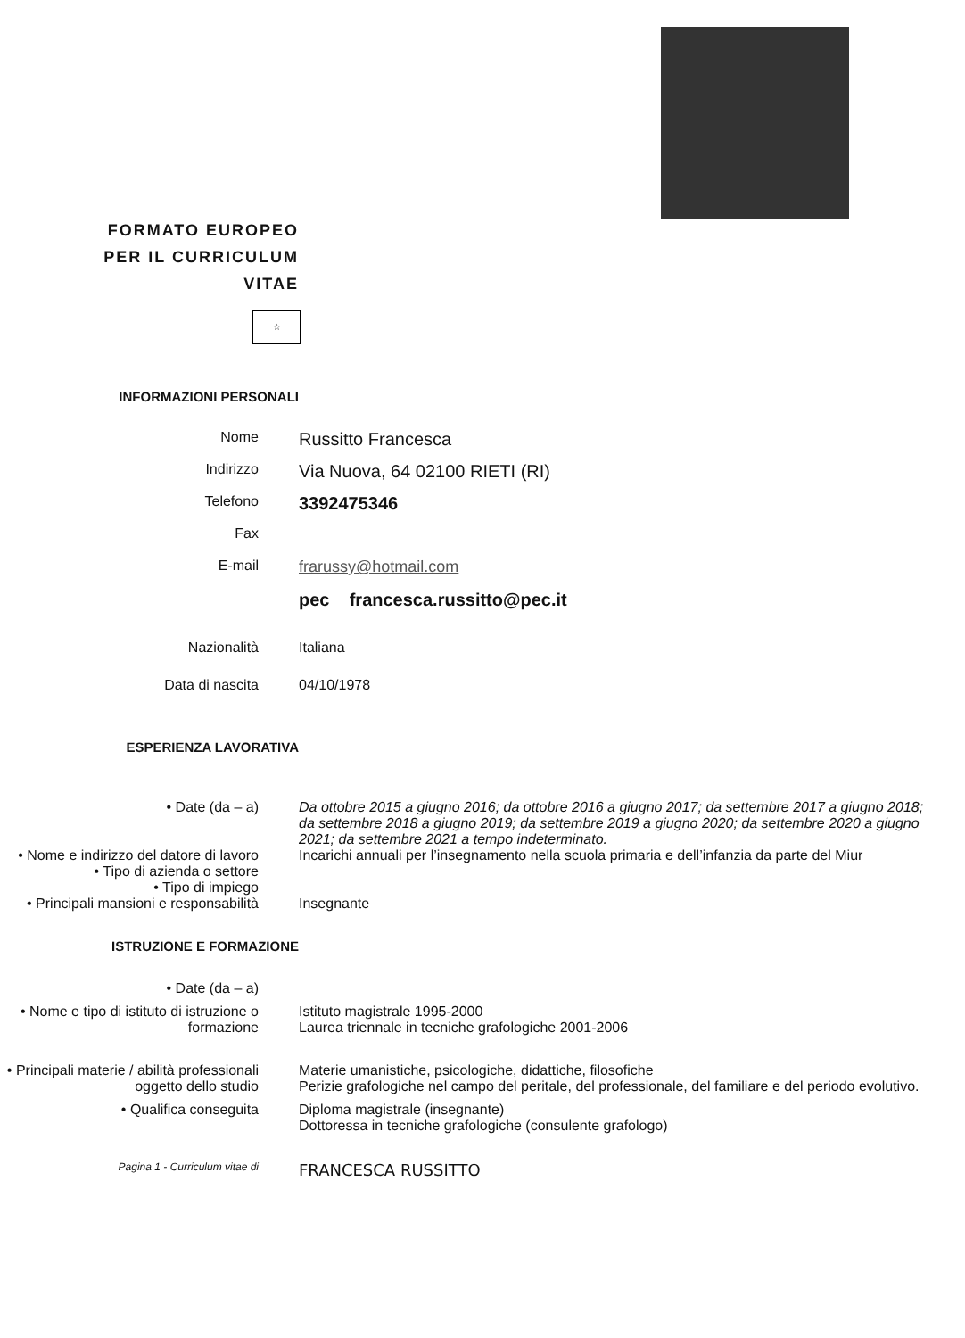FORMATO EUROPEO
PER IL CURRICULUM
VITAE
☆
INFORMAZIONI PERSONALI
Nome
Russitto Francesca
Indirizzo
Via Nuova, 64 02100 RIETI (RI)
Telefono
3392475346
Fax
E-mail frarussy@hotmail.com
pec francesca.russitto@pec.it
Nazionalità Italiana
Data di nascita 04/10/1978
ESPERIENZA LAVORATIVA
• Date (da – a) Da ottobre 2015 a giugno 2016; da ottobre 2016 a giugno 2017; da settembre 2017 a giugno 2018; da settembre 2018 a giugno 2019; da settembre 2019 a giugno 2020; da settembre 2020 a giugno 2021; da settembre 2021 a tempo indeterminato.
• Nome e indirizzo del datore di lavoro
Incarichi annuali per l’insegnamento nella scuola primaria e dell’infanzia da parte del Miur
• Tipo di azienda o settore
• Tipo di impiego
• Principali mansioni e responsabilità
Insegnante
ISTRUZIONE E FORMAZIONE
• Date (da – a)
• Nome e tipo di istituto di istruzione o formazione
Istituto magistrale 1995-2000
Laurea triennale in tecniche grafologiche 2001-2006
• Principali materie / abilità professionali oggetto dello studio
Materie umanistiche, psicologiche, didattiche, filosofiche
Perizie grafologiche nel campo del peritale, del professionale, del familiare e del periodo evolutivo.
• Qualifica conseguita Diploma magistrale (insegnante)
Dottoressa in tecniche grafologiche (consulente grafologo)
Pagina 1 - Curriculum vitae di
FRANCESCA RUSSITTO